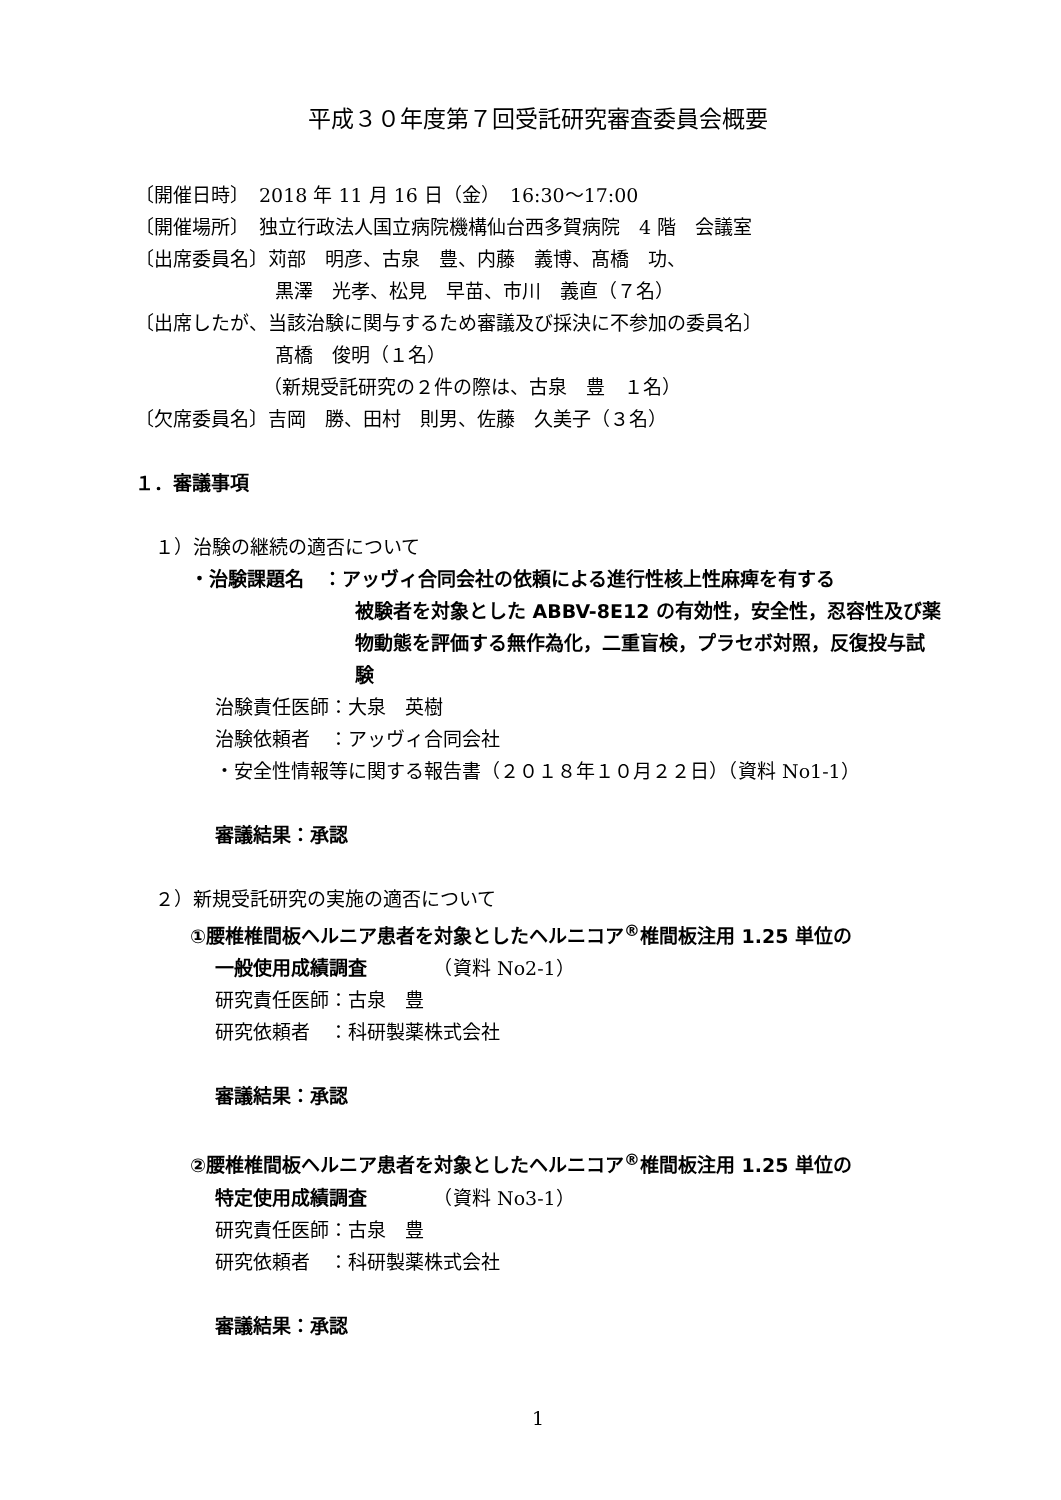平成３０年度第７回受託研究審査委員会概要
〔開催日時〕　2018 年 11 月 16 日（金）　16:30～17:00
〔開催場所〕　独立行政法人国立病院機構仙台西多賀病院　4 階　会議室
〔出席委員名〕苅部　明彦、古泉　豊、内藤　義博、髙橋　功、
黒澤　光孝、松見　早苗、市川　義直（７名）
〔出席したが、当該治験に関与するため審議及び採決に不参加の委員名〕
髙橋　俊明（１名）
（新規受託研究の２件の際は、古泉　豊　１名）
〔欠席委員名〕吉岡　勝、田村　則男、佐藤　久美子（３名）
１．審議事項
１）治験の継続の適否について
・治験課題名　：アッヴィ合同会社の依頼による進行性核上性麻痺を有する
被験者を対象とした ABBV-8E12 の有効性，安全性，忍容性及び薬物動態を評価する無作為化，二重盲検，プラセボ対照，反復投与試験
治験責任医師：大泉　英樹
治験依頼者　：アッヴィ合同会社
・安全性情報等に関する報告書（２０１８年１０月２２日）（資料 No1-1）
審議結果：承認
２）新規受託研究の実施の適否について
①腰椎椎間板ヘルニア患者を対象としたヘルニコア<sup>®</sup>椎間板注用 1.25 単位の
一般使用成績調査　　　　（資料 No2-1）
研究責任医師：古泉　豊
研究依頼者　：科研製薬株式会社
審議結果：承認
②腰椎椎間板ヘルニア患者を対象としたヘルニコア<sup>®</sup>椎間板注用 1.25 単位の
特定使用成績調査　　　　（資料 No3-1）
研究責任医師：古泉　豊
研究依頼者　：科研製薬株式会社
審議結果：承認
1